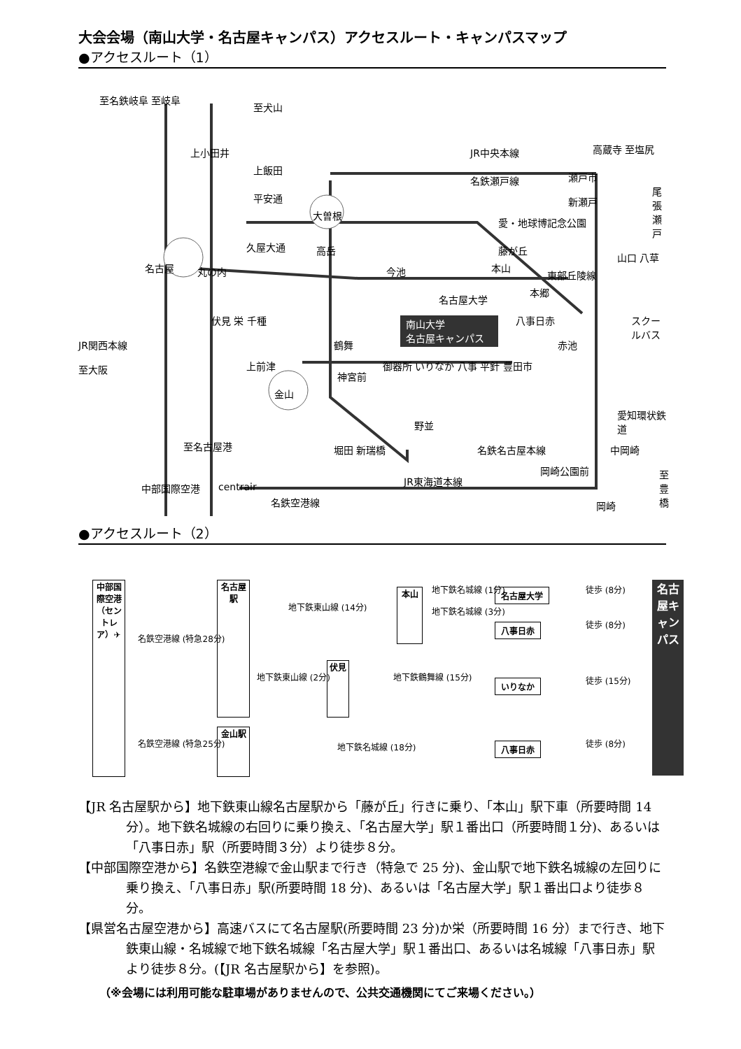大会会場（南山大学・名古屋キャンパス）アクセスルート・キャンパスマップ
●アクセスルート（1）
至名鉄岐阜 至岐阜
至犬山
上小田井
上飯田
平安通
大曽根
JR中央本線 高蔵寺 至塩尻
名鉄瀬戸線 瀬戸市
尾張瀬戸
新瀬戸
愛・地球博記念公園
久屋大通 高岳 藤が丘
山口 八草
名古屋 丸の内 今池 本山
東部丘陵線
本郷
名古屋大学
南山大学
名古屋キャンパス
伏見 栄 千種 八事日赤 スクールバス
JR関西本線 鶴舞 赤池
至大阪 上前津
神宮前
御器所 いりなか 八事 平針 豊田市
金山
愛知環状鉄道
野並
至名古屋港 堀田 新瑞橋 名鉄名古屋本線 中岡崎
岡崎公園前 至豊橋
中部国際空港 centrair
JR東海道本線
名鉄空港線 岡崎
●アクセスルート（2）
中部国際空港（セントレア）✈
名鉄空港線 (特急28分)
名鉄空港線 (特急25分)
名古屋駅
金山駅
地下鉄東山線 (14分)
地下鉄東山線 (2分)
伏見
地下鉄鶴舞線 (15分)
地下鉄名城線 (18分)
本山
地下鉄名城線 (1分)
地下鉄名城線 (3分)
名古屋大学
八事日赤
いりなか
八事日赤
徒歩 (8分)
徒歩 (8分)
徒歩 (15分)
徒歩 (8分)
名古屋キャンパス
【JR 名古屋駅から】地下鉄東山線名古屋駅から「藤が丘」行きに乗り、「本山」駅下車（所要時間 14 分）。地下鉄名城線の右回りに乗り換え、「名古屋大学」駅１番出口（所要時間１分)、あるいは「八事日赤」駅（所要時間３分）より徒歩８分。
【中部国際空港から】名鉄空港線で金山駅まで行き（特急で 25 分)、金山駅で地下鉄名城線の左回りに乗り換え、「八事日赤」駅(所要時間 18 分)、あるいは「名古屋大学」駅１番出口より徒歩８分。
【県営名古屋空港から】高速バスにて名古屋駅(所要時間 23 分)か栄（所要時間 16 分）まで行き、地下鉄東山線・名城線で地下鉄名城線「名古屋大学」駅１番出口、あるいは名城線「八事日赤」駅より徒歩８分。(【JR 名古屋駅から】を参照)。
（※会場には利用可能な駐車場がありませんので、公共交通機関にてご来場ください。）